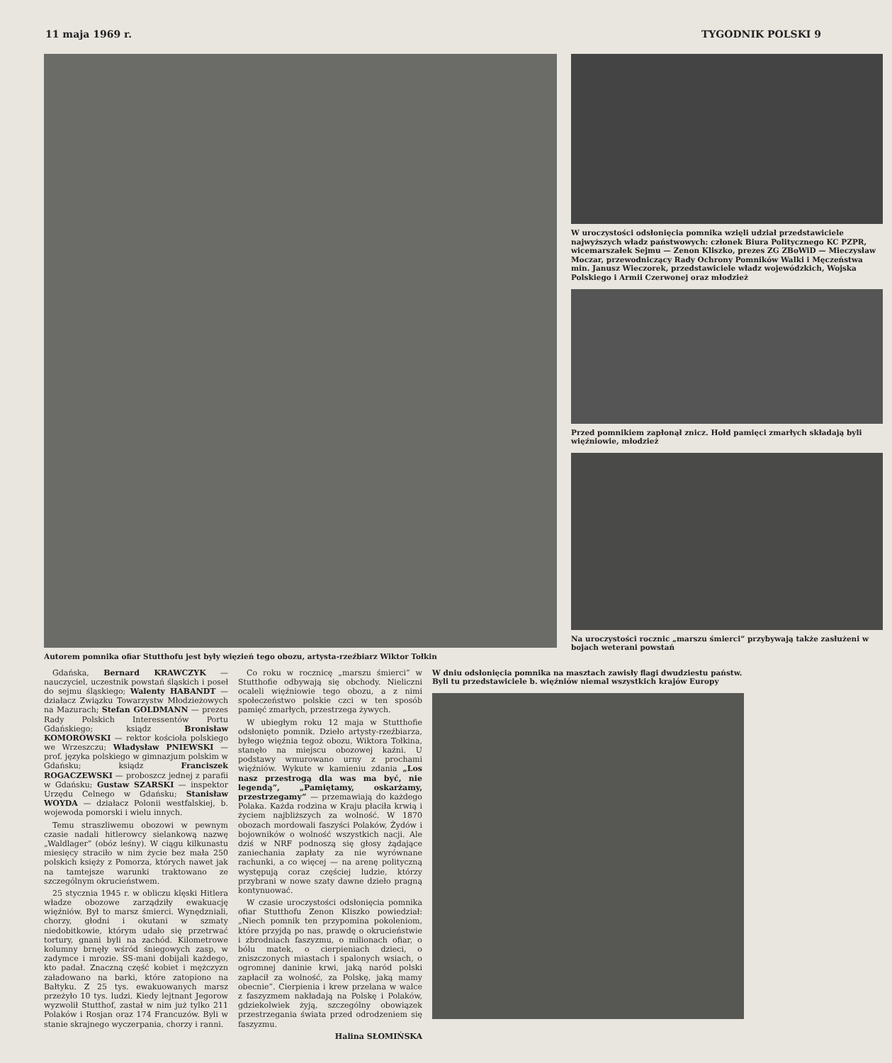11 maja 1969 r. TYGODNIK POLSKI 9
Autorem pomnika ofiar Stutthofu jest były więzień tego obozu, artysta-rzeźbiarz Wiktor Tołkin
W uroczystości odsłonięcia pomnika wzięli udział przedstawiciele najwyższych władz państwowych: członek Biura Politycznego KC PZPR, wicemarszałek Sejmu — Zenon Kliszko, prezes ZG ZBoWiD — Mieczysław Moczar, przewodniczący Rady Ochrony Pomników Walki i Męczeństwa min. Janusz Wieczorek, przedstawiciele władz wojewódzkich, Wojska Polskiego i Armii Czerwonej oraz młodzież
Przed pomnikiem zapłonął znicz. Hołd pamięci zmarłych składają byli więźniowie, młodzież
Na uroczystości rocznic „marszu śmierci” przybywają także zasłużeni w bojach weterani powstań
Gdańska, Bernard KRAWCZYK — nauczyciel, uczestnik powstań śląskich i poseł do sejmu śląskiego; Walenty HABANDT — działacz Związku Towarzystw Młodzieżowych na Mazurach; Stefan GOLDMANN — prezes Rady Polskich Interessentów Portu Gdańskiego; ksiądz Bronisław KOMOROWSKI — rektor kościoła polskiego we Wrzeszczu; Władysław PNIEWSKI — prof. języka polskiego w gimnazjum polskim w Gdańsku; ksiądz Franciszek ROGACZEWSKI — proboszcz jednej z parafii w Gdańsku; Gustaw SZARSKI — inspektor Urzędu Celnego w Gdańsku; Stanisław WOYDA — działacz Polonii westfalskiej, b. wojewoda pomorski i wielu innych.
Temu straszliwemu obozowi w pewnym czasie nadali hitlerowcy sielankową nazwę „Waldlager” (obóz leśny). W ciągu kilkunastu miesięcy straciło w nim życie bez mała 250 polskich księży z Pomorza, których nawet jak na tamtejsze warunki traktowano ze szczególnym okrucieństwem.
25 stycznia 1945 r. w obliczu klęski Hitlera władze obozowe zarządziły ewakuację więźniów. Był to marsz śmierci. Wynędzniali, chorzy, głodni i okutani w szmaty niedobitkowie, którym udało się przetrwać tortury, gnani byli na zachód. Kilometrowe kolumny brnęły wśród śniegowych zasp, w zadymce i mrozie. SS-mani dobijali każdego, kto padał. Znaczną część kobiet i mężczyzn załadowano na barki, które zatopiono na Bałtyku. Z 25 tys. ewakuowanych marsz przeżyło 10 tys. ludzi. Kiedy lejtnant Jegorow wyzwolił Stutthof, zastał w nim już tylko 211 Polaków i Rosjan oraz 174 Francuzów. Byli w stanie skrajnego wyczerpania, chorzy i ranni.
Co roku w rocznicę „marszu śmierci” w Stutthofie odbywają się obchody. Nieliczni ocaleli więźniowie tego obozu, a z nimi społeczeństwo polskie czci w ten sposób pamięć zmarłych, przestrzega żywych.
W ubiegłym roku 12 maja w Stutthofie odsłonięto pomnik. Dzieło artysty-rzeźbiarza, byłego więźnia tegoż obozu, Wiktora Tołkina, stanęło na miejscu obozowej kaźni. U podstawy wmurowano urny z prochami więźniów. Wykute w kamieniu zdania „Los nasz przestrogą dla was ma być, nie legendą”, „Pamiętamy, oskarżamy, przestrzegamy” — przemawiają do każdego Polaka. Każda rodzina w Kraju płaciła krwią i życiem najbliższych za wolność. W 1870 obozach mordowali faszyści Polaków, Żydów i bojowników o wolność wszystkich nacji. Ale dziś w NRF podnoszą się głosy żądające zaniechania zapłaty za nie wyrównane rachunki, a co więcej — na arenę polityczną występują coraz częściej ludzie, którzy przybrani w nowe szaty dawne dzieło pragną kontynuować.
W czasie uroczystości odsłonięcia pomnika ofiar Stutthofu Zenon Kliszko powiedział: „Niech pomnik ten przypomina pokoleniom, które przyjdą po nas, prawdę o okrucieństwie i zbrodniach faszyzmu, o milionach ofiar, o bólu matek, o cierpieniach dzieci, o zniszczonych miastach i spalonych wsiach, o ogromnej daninie krwi, jaką naród polski zapłacił za wolność, za Polskę, jaką mamy obecnie”. Cierpienia i krew przelana w walce z faszyzmem nakładają na Polskę i Polaków, gdziekolwiek żyją, szczególny obowiązek przestrzegania świata przed odrodzeniem się faszyzmu.
Halina SŁOMIŃSKA
W dniu odsłonięcia pomnika na masztach zawisły flagi dwudziestu państw. Byli tu przedstawiciele b. więźniów niemal wszystkich krajów Europy